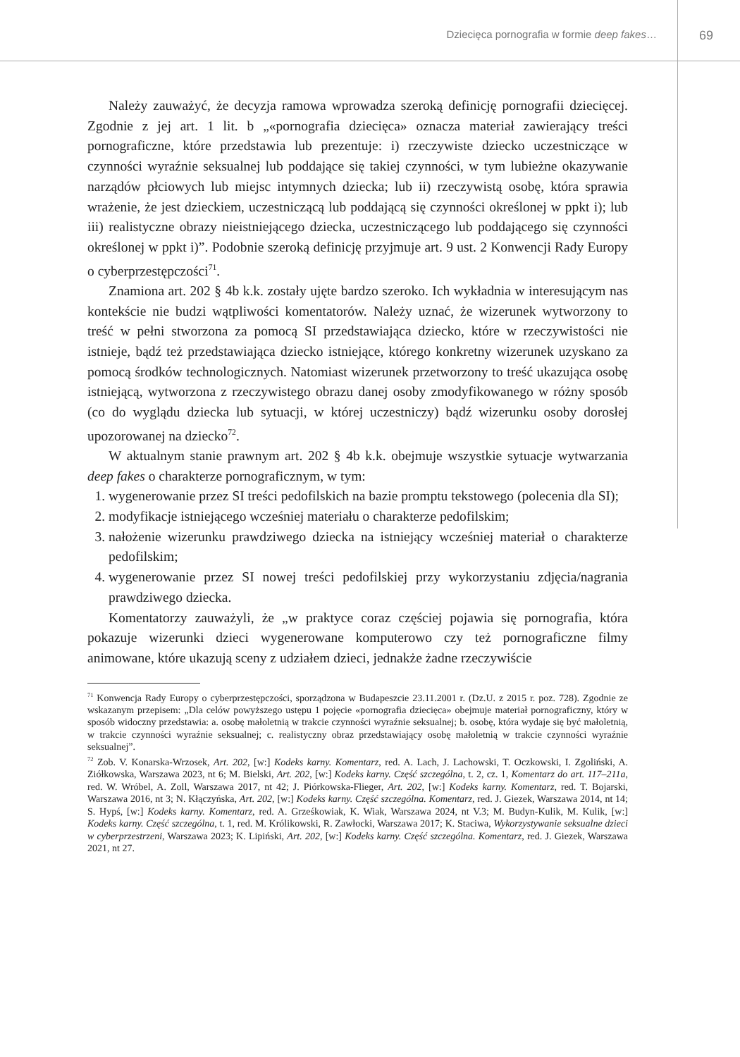Dziecięca pornografia w formie deep fakes… 69
Należy zauważyć, że decyzja ramowa wprowadza szeroką definicję pornografii dziecięcej. Zgodnie z jej art. 1 lit. b „«pornografia dziecięca» oznacza materiał zawierający treści pornograficzne, które przedstawia lub prezentuje: i) rzeczywiste dziecko uczestniczące w czynności wyraźnie seksualnej lub poddające się takiej czynności, w tym lubieżne okazywanie narządów płciowych lub miejsc intymnych dziecka; lub ii) rzeczywistą osobę, która sprawia wrażenie, że jest dzieckiem, uczestniczącą lub poddającą się czynności określonej w ppkt i); lub iii) realistyczne obrazy nieistniejącego dziecka, uczestniczącego lub poddającego się czynności określonej w ppkt i)”. Podobnie szeroką definicję przyjmuje art. 9 ust. 2 Konwencji Rady Europy o cyberprzestępczości<sup>71</sup>.
Znamiona art. 202 § 4b k.k. zostały ujęte bardzo szeroko. Ich wykładnia w interesującym nas kontekście nie budzi wątpliwości komentatorów. Należy uznać, że wizerunek wytworzony to treść w pełni stworzona za pomocą SI przedstawiająca dziecko, które w rzeczywistości nie istnieje, bądź też przedstawiająca dziecko istniejące, którego konkretny wizerunek uzyskano za pomocą środków technologicznych. Natomiast wizerunek przetworzony to treść ukazująca osobę istniejącą, wytworzona z rzeczywistego obrazu danej osoby zmodyfikowanego w różny sposób (co do wyglądu dziecka lub sytuacji, w której uczestniczy) bądź wizerunku osoby dorosłej upozorowanej na dziecko<sup>72</sup>.
W aktualnym stanie prawnym art. 202 § 4b k.k. obejmuje wszystkie sytuacje wytwarzania deep fakes o charakterze pornograficznym, w tym:
1. wygenerowanie przez SI treści pedofilskich na bazie promptu tekstowego (polecenia dla SI);
2. modyfikacje istniejącego wcześniej materiału o charakterze pedofilskim;
3. nałożenie wizerunku prawdziwego dziecka na istniejący wcześniej materiał o charakterze pedofilskim;
4. wygenerowanie przez SI nowej treści pedofilskiej przy wykorzystaniu zdjęcia/nagrania prawdziwego dziecka.
Komentatorzy zauważyli, że „w praktyce coraz częściej pojawia się pornografia, która pokazuje wizerunki dzieci wygenerowane komputerowo czy też pornograficzne filmy animowane, które ukazują sceny z udziałem dzieci, jednakże żadne rzeczywiście
<sup>71</sup> Konwencja Rady Europy o cyberprzestępczości, sporządzona w Budapeszcie 23.11.2001 r. (Dz.U. z 2015 r. poz. 728). Zgodnie ze wskazanym przepisem: „Dla celów powyższego ustępu 1 pojęcie «pornografia dziecięca» obejmuje materiał pornograficzny, który w sposób widoczny przedstawia: a. osobę małoletnią w trakcie czynności wyraźnie seksualnej; b. osobę, która wydaje się być małoletnią, w trakcie czynności wyraźnie seksualnej; c. realistyczny obraz przedstawiający osobę małoletnią w trakcie czynności wyraźnie seksualnej”.
<sup>72</sup> Zob. V. Konarska-Wrzosek, Art. 202, [w:] Kodeks karny. Komentarz, red. A. Lach, J. Lachowski, T. Oczkowski, I. Zgoliński, A. Ziółkowska, Warszawa 2023, nt 6; M. Bielski, Art. 202, [w:] Kodeks karny. Część szczególna, t. 2, cz. 1, Komentarz do art. 117–211a, red. W. Wróbel, A. Zoll, Warszawa 2017, nt 42; J. Piórkowska-Flieger, Art. 202, [w:] Kodeks karny. Komentarz, red. T. Bojarski, Warszawa 2016, nt 3; N. Kłączyńska, Art. 202, [w:] Kodeks karny. Część szczególna. Komentarz, red. J. Giezek, Warszawa 2014, nt 14; S. Hypś, [w:] Kodeks karny. Komentarz, red. A. Grześkowiak, K. Wiak, Warszawa 2024, nt V.3; M. Budyn-Kulik, M. Kulik, [w:] Kodeks karny. Część szczególna, t. 1, red. M. Królikowski, R. Zawłocki, Warszawa 2017; K. Staciwa, Wykorzystywanie seksualne dzieci w cyberprzestrzeni, Warszawa 2023; K. Lipiński, Art. 202, [w:] Kodeks karny. Część szczególna. Komentarz, red. J. Giezek, Warszawa 2021, nt 27.